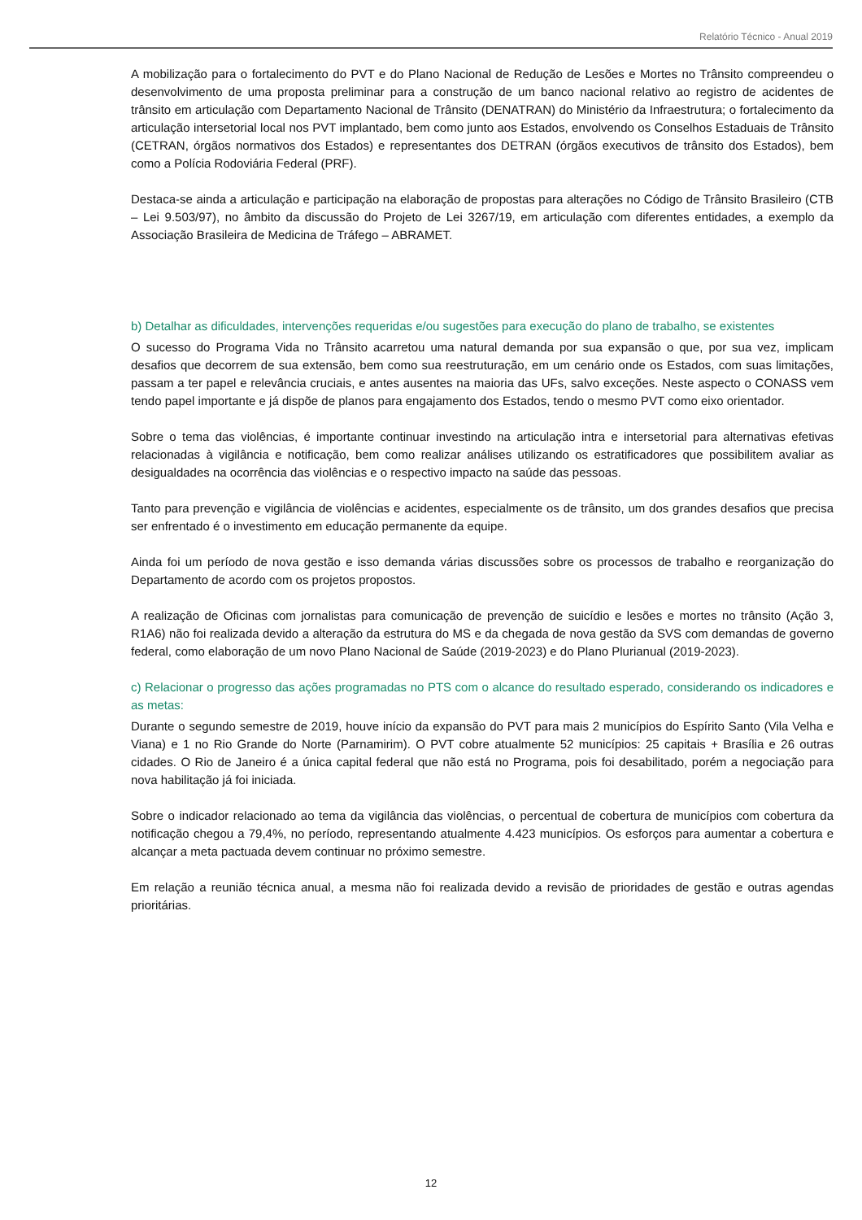Relatório Técnico - Anual 2019
A mobilização para o fortalecimento do PVT e do Plano Nacional de Redução de Lesões e Mortes no Trânsito compreendeu o desenvolvimento de uma proposta preliminar para a construção de um banco nacional relativo ao registro de acidentes de trânsito em articulação com Departamento Nacional de Trânsito (DENATRAN) do Ministério da Infraestrutura; o fortalecimento da articulação intersetorial local nos PVT implantado, bem como junto aos Estados, envolvendo os Conselhos Estaduais de Trânsito (CETRAN, órgãos normativos dos Estados) e representantes dos DETRAN (órgãos executivos de trânsito dos Estados), bem como a Polícia Rodoviária Federal (PRF).
Destaca-se ainda a articulação e participação na elaboração de propostas para alterações no Código de Trânsito Brasileiro (CTB – Lei 9.503/97), no âmbito da discussão do Projeto de Lei 3267/19, em articulação com diferentes entidades, a exemplo da Associação Brasileira de Medicina de Tráfego – ABRAMET.
b) Detalhar as dificuldades, intervenções requeridas e/ou sugestões para execução do plano de trabalho, se existentes
O sucesso do Programa Vida no Trânsito acarretou uma natural demanda por sua expansão o que, por sua vez, implicam desafios que decorrem de sua extensão, bem como sua reestruturação, em um cenário onde os Estados, com suas limitações, passam a ter papel e relevância cruciais, e antes ausentes na maioria das UFs, salvo exceções. Neste aspecto o CONASS vem tendo papel importante e já dispõe de planos para engajamento dos Estados, tendo o mesmo PVT como eixo orientador.
Sobre o tema das violências, é importante continuar investindo na articulação intra e intersetorial para alternativas efetivas relacionadas à vigilância e notificação, bem como realizar análises utilizando os estratificadores que possibilitem avaliar as desigualdades na ocorrência das violências e o respectivo impacto na saúde das pessoas.
Tanto para prevenção e vigilância de violências e acidentes, especialmente os de trânsito, um dos grandes desafios que precisa ser enfrentado é o investimento em educação permanente da equipe.
Ainda foi um período de nova gestão e isso demanda várias discussões sobre os processos de trabalho e reorganização do Departamento de acordo com os projetos propostos.
A realização de Oficinas com jornalistas para comunicação de prevenção de suicídio e lesões e mortes no trânsito (Ação 3, R1A6) não foi realizada devido a alteração da estrutura do MS e da chegada de nova gestão da SVS com demandas de governo federal, como elaboração de um novo Plano Nacional de Saúde (2019-2023) e do Plano Plurianual (2019-2023).
c) Relacionar o progresso das ações programadas no PTS com o alcance do resultado esperado, considerando os indicadores e as metas:
Durante o segundo semestre de 2019, houve início da expansão do PVT para mais 2 municípios do Espírito Santo (Vila Velha e Viana) e 1 no Rio Grande do Norte (Parnamirim). O PVT cobre atualmente 52 municípios: 25 capitais + Brasília e 26 outras cidades. O Rio de Janeiro é a única capital federal que não está no Programa, pois foi desabilitado, porém a negociação para nova habilitação já foi iniciada.
Sobre o indicador relacionado ao tema da vigilância das violências, o percentual de cobertura de municípios com cobertura da notificação chegou a 79,4%, no período, representando atualmente 4.423 municípios. Os esforços para aumentar a cobertura e alcançar a meta pactuada devem continuar no próximo semestre.
Em relação a reunião técnica anual, a mesma não foi realizada devido a revisão de prioridades de gestão e outras agendas prioritárias.
12